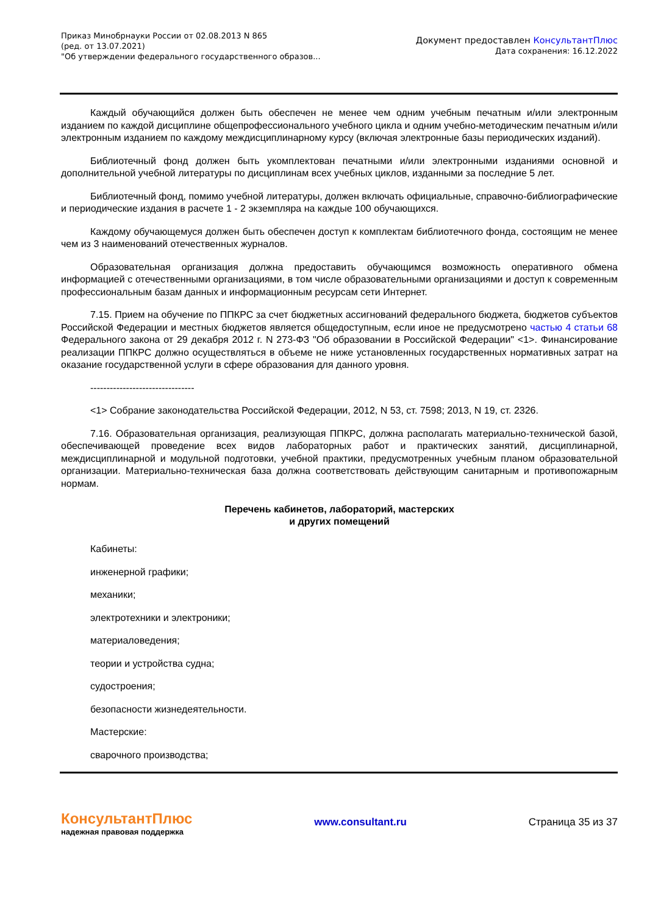Приказ Минобрнауки России от 02.08.2013 N 865
(ред. от 13.07.2021)
"Об утверждении федерального государственного образов...
Документ предоставлен КонсультантПлюс
Дата сохранения: 16.12.2022
Каждый обучающийся должен быть обеспечен не менее чем одним учебным печатным и/или электронным изданием по каждой дисциплине общепрофессионального учебного цикла и одним учебно-методическим печатным и/или электронным изданием по каждому междисциплинарному курсу (включая электронные базы периодических изданий).
Библиотечный фонд должен быть укомплектован печатными и/или электронными изданиями основной и дополнительной учебной литературы по дисциплинам всех учебных циклов, изданными за последние 5 лет.
Библиотечный фонд, помимо учебной литературы, должен включать официальные, справочно-библиографические и периодические издания в расчете 1 - 2 экземпляра на каждые 100 обучающихся.
Каждому обучающемуся должен быть обеспечен доступ к комплектам библиотечного фонда, состоящим не менее чем из 3 наименований отечественных журналов.
Образовательная организация должна предоставить обучающимся возможность оперативного обмена информацией с отечественными организациями, в том числе образовательными организациями и доступ к современным профессиональным базам данных и информационным ресурсам сети Интернет.
7.15. Прием на обучение по ППКРС за счет бюджетных ассигнований федерального бюджета, бюджетов субъектов Российской Федерации и местных бюджетов является общедоступным, если иное не предусмотрено частью 4 статьи 68 Федерального закона от 29 декабря 2012 г. N 273-ФЗ "Об образовании в Российской Федерации" <1>. Финансирование реализации ППКРС должно осуществляться в объеме не ниже установленных государственных нормативных затрат на оказание государственной услуги в сфере образования для данного уровня.
--------------------------------
<1> Собрание законодательства Российской Федерации, 2012, N 53, ст. 7598; 2013, N 19, ст. 2326.
7.16. Образовательная организация, реализующая ППКРС, должна располагать материально-технической базой, обеспечивающей проведение всех видов лабораторных работ и практических занятий, дисциплинарной, междисциплинарной и модульной подготовки, учебной практики, предусмотренных учебным планом образовательной организации. Материально-техническая база должна соответствовать действующим санитарным и противопожарным нормам.
Перечень кабинетов, лабораторий, мастерских
и других помещений
Кабинеты:
инженерной графики;
механики;
электротехники и электроники;
материаловедения;
теории и устройства судна;
судостроения;
безопасности жизнедеятельности.
Мастерские:
сварочного производства;
КонсультантПлюс
надежная правовая поддержка
www.consultant.ru Страница 35 из 37